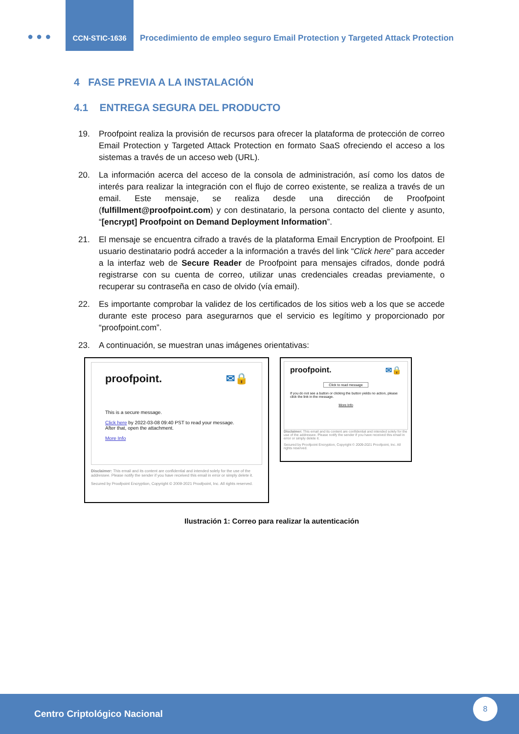●●●
CCN-STIC-1636
Procedimiento de empleo seguro Email Protection y Targeted Attack Protection
4 FASE PREVIA A LA INSTALACIÓN
4.1 ENTREGA SEGURA DEL PRODUCTO
19. Proofpoint realiza la provisión de recursos para ofrecer la plataforma de protección de correo Email Protection y Targeted Attack Protection en formato SaaS ofreciendo el acceso a los sistemas a través de un acceso web (URL).
20. La información acerca del acceso de la consola de administración, así como los datos de interés para realizar la integración con el flujo de correo existente, se realiza a través de un email. Este mensaje, se realiza desde una dirección de Proofpoint (fulfillment@proofpoint.com) y con destinatario, la persona contacto del cliente y asunto, “[encrypt] Proofpoint on Demand Deployment Information”.
21. El mensaje se encuentra cifrado a través de la plataforma Email Encryption de Proofpoint. El usuario destinatario podrá acceder a la información a través del link “Click here” para acceder a la interfaz web de Secure Reader de Proofpoint para mensajes cifrados, donde podrá registrarse con su cuenta de correo, utilizar unas credenciales creadas previamente, o recuperar su contraseña en caso de olvido (vía email).
22. Es importante comprobar la validez de los certificados de los sitios web a los que se accede durante este proceso para asegurarnos que el servicio es legítimo y proporcionado por “proofpoint.com”.
23. A continuación, se muestran unas imágenes orientativas:
proofpoint. ✉🔒
This is a secure message.
Click here by 2022-03-08 09:40 PST to read your message.
After that, open the attachment.
More Info
Disclaimer: This email and its content are confidential and intended solely for the use of the addressee. Please notify the sender if you have received this email in error or simply delete it.
Secured by Proofpoint Encryption, Copyright © 2009-2021 Proofpoint, Inc. All rights reserved.
proofpoint. ✉🔒
Click to read message
If you do not see a button or clicking the button yields no action, please click the link in the message.
More Info
Disclaimer: This email and its content are confidential and intended solely for the use of the addressee. Please notify the sender if you have received this email in error or simply delete it.
Secured by Proofpoint Encryption, Copyright © 2009-2021 Proofpoint, Inc. All rights reserved.
Ilustración 1: Correo para realizar la autenticación
Centro Criptológico Nacional
8